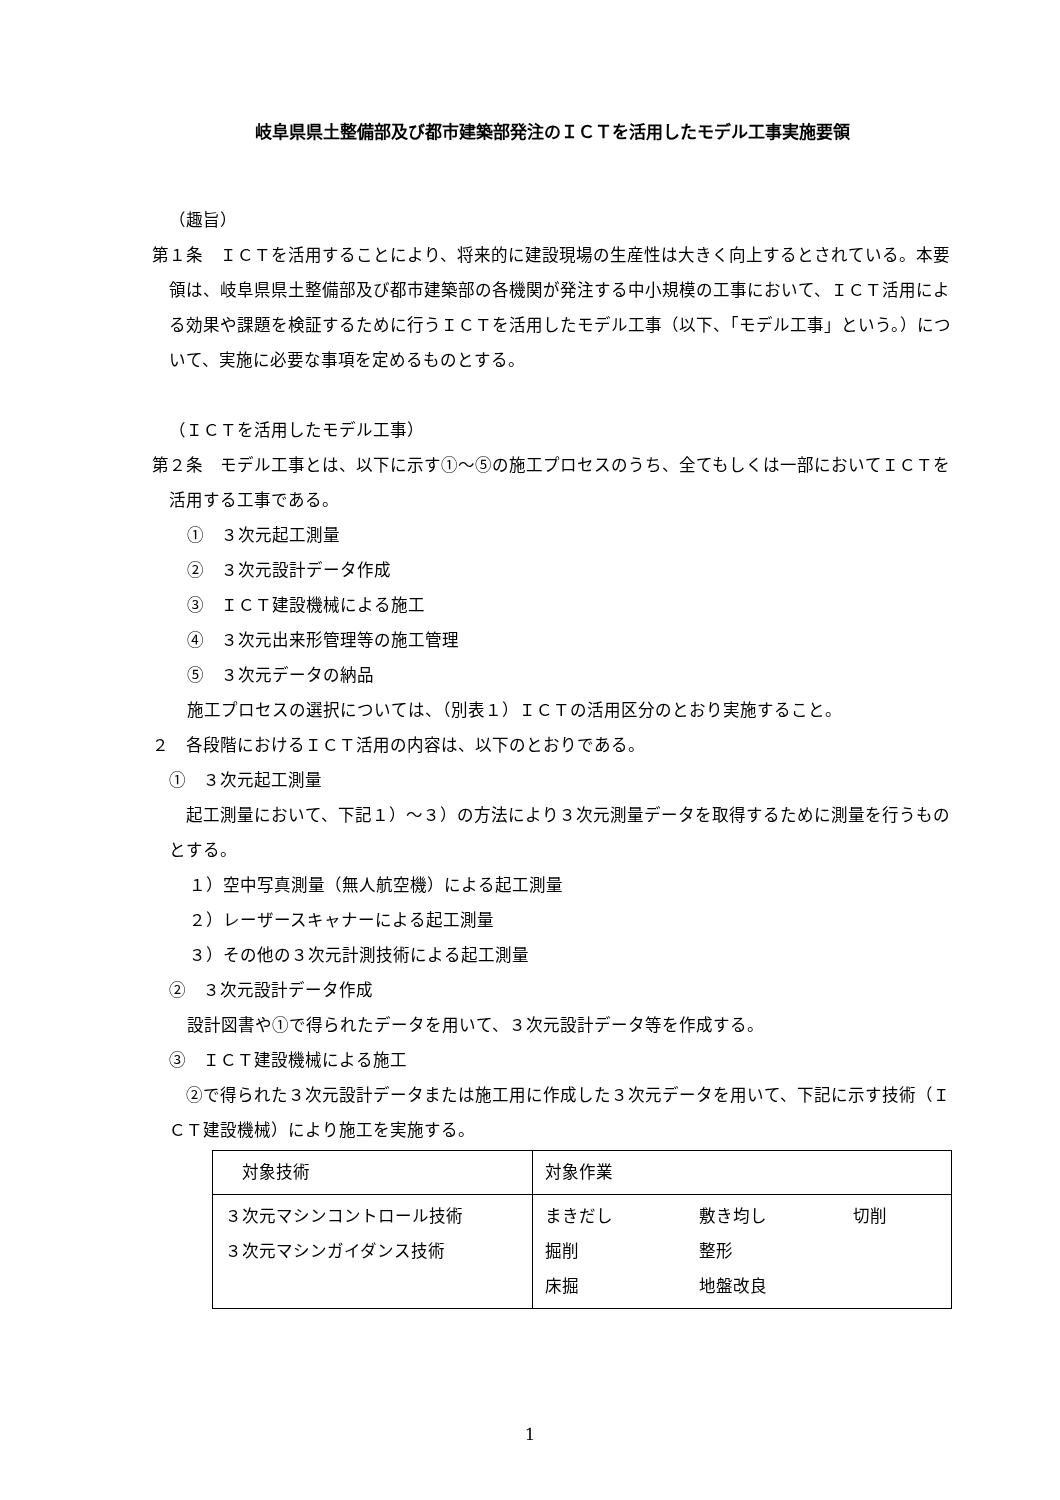岐阜県県土整備部及び都市建築部発注のＩＣＴを活用したモデル工事実施要領
（趣旨）
第１条　ＩＣＴを活用することにより、将来的に建設現場の生産性は大きく向上するとされている。本要領は、岐阜県県土整備部及び都市建築部の各機関が発注する中小規模の工事において、ＩＣＴ活用による効果や課題を検証するために行うＩＣＴを活用したモデル工事（以下、「モデル工事」という。）について、実施に必要な事項を定めるものとする。
（ＩＣＴを活用したモデル工事）
第２条　モデル工事とは、以下に示す①～⑤の施工プロセスのうち、全てもしくは一部においてＩＣＴを活用する工事である。
①　３次元起工測量
②　３次元設計データ作成
③　ＩＣＴ建設機械による施工
④　３次元出来形管理等の施工管理
⑤　３次元データの納品
施工プロセスの選択については、（別表１）ＩＣＴの活用区分のとおり実施すること。
２　各段階におけるＩＣＴ活用の内容は、以下のとおりである。
①　３次元起工測量
起工測量において、下記１）～３）の方法により３次元測量データを取得するために測量を行うものとする。
１）空中写真測量（無人航空機）による起工測量
２）レーザースキャナーによる起工測量
３）その他の３次元計測技術による起工測量
②　３次元設計データ作成
設計図書や①で得られたデータを用いて、３次元設計データ等を作成する。
③　ＩＣＴ建設機械による施工
②で得られた３次元設計データまたは施工用に作成した３次元データを用いて、下記に示す技術（ＩＣＴ建設機械）により施工を実施する。
| 対象技術 | 対象作業 | | |
| ３次元マシンコントロール技術 ３次元マシンガイダンス技術 | まきだし 掘削 床掘 | 敷き均し 整形 地盤改良 | 切削 |
1